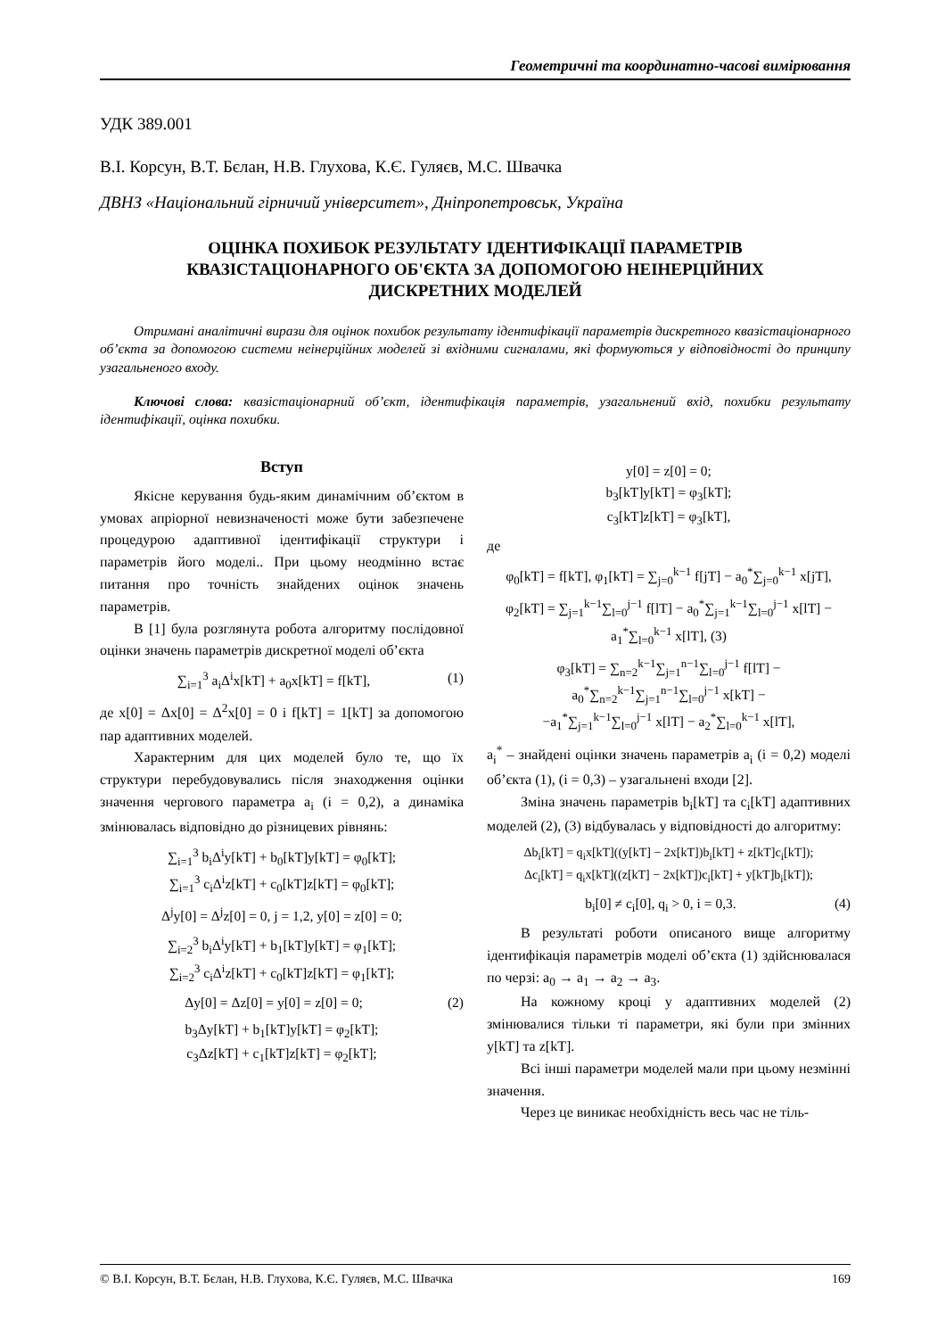Геометричні та координатно-часові вимірювання
УДК 389.001
В.І. Корсун, В.Т. Бєлан, Н.В. Глухова, К.Є. Гуляєв, М.С. Швачка
ДВНЗ «Національний гірничий університет», Дніпропетровськ, Україна
ОЦІНКА ПОХИБОК РЕЗУЛЬТАТУ ІДЕНТИФІКАЦІЇ ПАРАМЕТРІВ
КВАЗІСТАЦІОНАРНОГО ОБ'ЄКТА ЗА ДОПОМОГОЮ НЕІНЕРЦІЙНИХ
ДИСКРЕТНИХ МОДЕЛЕЙ
Отримані аналітичні вирази для оцінок похибок результату ідентифікації параметрів дискретного квазістаціонарного об’єкта за допомогою системи неінерційних моделей зі вхідними сигналами, які формуються у відповідності до принципу узагальненого входу.
Ключові слова: квазістаціонарний об’єкт, ідентифікація параметрів, узагальнений вхід, похибки результату ідентифікації, оцінка похибки.
Вступ
Якісне керування будь-яким динамічним об’єктом в умовах апріорної невизначеності може бути забезпечене процедурою адаптивної ідентифікації структури і параметрів його моделі.. При цьому неодмінно встає питання про точність знайдених оцінок значень параметрів.
В [1] була розглянута робота алгоритму послідовної оцінки значень параметрів дискретної моделі об’єкта
∑<sub>i=1</sub><sup>3</sup> a<sub>i</sub>Δ<sup>i</sup>x[kT] + a<sub>0</sub>x[kT] = f[kT], (1)
де x[0] = Δx[0] = Δ<sup>2</sup>x[0] = 0 і f[kT] = 1[kT] за допомогою пар адаптивних моделей.
Характерним для цих моделей було те, що їх структури перебудовувались після знаходження оцінки значення чергового параметра a<sub>i</sub> (i = 0,2), а динаміка змінювалась відповідно до різницевих рівнянь:
∑<sub>i=1</sub><sup>3</sup> b<sub>i</sub>Δ<sup>i</sup>y[kT] + b<sub>0</sub>[kT]y[kT] = φ<sub>0</sub>[kT];
∑<sub>i=1</sub><sup>3</sup> c<sub>i</sub>Δ<sup>i</sup>z[kT] + c<sub>0</sub>[kT]z[kT] = φ<sub>0</sub>[kT];
Δ<sup>j</sup>y[0] = Δ<sup>j</sup>z[0] = 0, j = 1,2, y[0] = z[0] = 0;
∑<sub>i=2</sub><sup>3</sup> b<sub>i</sub>Δ<sup>i</sup>y[kT] + b<sub>1</sub>[kT]y[kT] = φ<sub>1</sub>[kT];
∑<sub>i=2</sub><sup>3</sup> c<sub>i</sub>Δ<sup>i</sup>z[kT] + c<sub>0</sub>[kT]z[kT] = φ<sub>1</sub>[kT];
Δy[0] = Δz[0] = y[0] = z[0] = 0; (2)
b<sub>3</sub>Δy[kT] + b<sub>1</sub>[kT]y[kT] = φ<sub>2</sub>[kT];
c<sub>3</sub>Δz[kT] + c<sub>1</sub>[kT]z[kT] = φ<sub>2</sub>[kT];
y[0] = z[0] = 0;
b<sub>3</sub>[kT]y[kT] = φ<sub>3</sub>[kT];
c<sub>3</sub>[kT]z[kT] = φ<sub>3</sub>[kT],
де
φ<sub>0</sub>[kT] = f[kT], φ<sub>1</sub>[kT] = ∑<sub>j=0</sub><sup>k−1</sup> f[jT] − a<sub>0</sub><sup>*</sup>∑<sub>j=0</sub><sup>k−1</sup> x[jT],
φ<sub>2</sub>[kT] = ∑<sub>j=1</sub><sup>k−1</sup>∑<sub>l=0</sub><sup>j−1</sup> f[lT] − a<sub>0</sub><sup>*</sup>∑<sub>j=1</sub><sup>k−1</sup>∑<sub>l=0</sub><sup>j−1</sup> x[lT] − a<sub>1</sub><sup>*</sup>∑<sub>l=0</sub><sup>k−1</sup> x[lT], (3)
φ<sub>3</sub>[kT] = ∑<sub>n=2</sub><sup>k−1</sup>∑<sub>j=1</sub><sup>n−1</sup>∑<sub>l=0</sub><sup>j−1</sup> f[lT] − a<sub>0</sub><sup>*</sup>∑<sub>n=2</sub><sup>k−1</sup>∑<sub>j=1</sub><sup>n−1</sup>∑<sub>l=0</sub><sup>j−1</sup> x[kT] −
−a<sub>1</sub><sup>*</sup>∑<sub>j=1</sub><sup>k−1</sup>∑<sub>l=0</sub><sup>j−1</sup> x[lT] − a<sub>2</sub><sup>*</sup>∑<sub>l=0</sub><sup>k−1</sup> x[lT],
a<sub>i</sub><sup>*</sup> – знайдені оцінки значень параметрів a<sub>i</sub> (i = 0,2) моделі об’єкта (1), (i = 0,3) – узагальнені входи [2].
Зміна значень параметрів b<sub>i</sub>[kT] та c<sub>i</sub>[kT] адаптивних моделей (2), (3) відбувалась у відповідності до алгоритму:
Δb<sub>i</sub>[kT] = q<sub>i</sub>x[kT]((y[kT] − 2x[kT])b<sub>i</sub>[kT] + z[kT]c<sub>i</sub>[kT]);
Δc<sub>i</sub>[kT] = q<sub>i</sub>x[kT]((z[kT] − 2x[kT])c<sub>i</sub>[kT] + y[kT]b<sub>i</sub>[kT]);
b<sub>i</sub>[0] ≠ c<sub>i</sub>[0], q<sub>i</sub> > 0, i = 0,3. (4)
В результаті роботи описаного вище алгоритму ідентифікація параметрів моделі об’єкта (1) здійснювалася по черзі: a<sub>0</sub> → a<sub>1</sub> → a<sub>2</sub> → a<sub>3</sub>.
На кожному кроці у адаптивних моделей (2) змінювалися тільки ті параметри, які були при змінних y[kT] та z[kT].
Всі інші параметри моделей мали при цьому незмінні значення.
Через це виникає необхідність весь час не тіль-
© В.І. Корсун, В.Т. Бєлан, Н.В. Глухова, К.Є. Гуляєв, М.С. Швачка 169